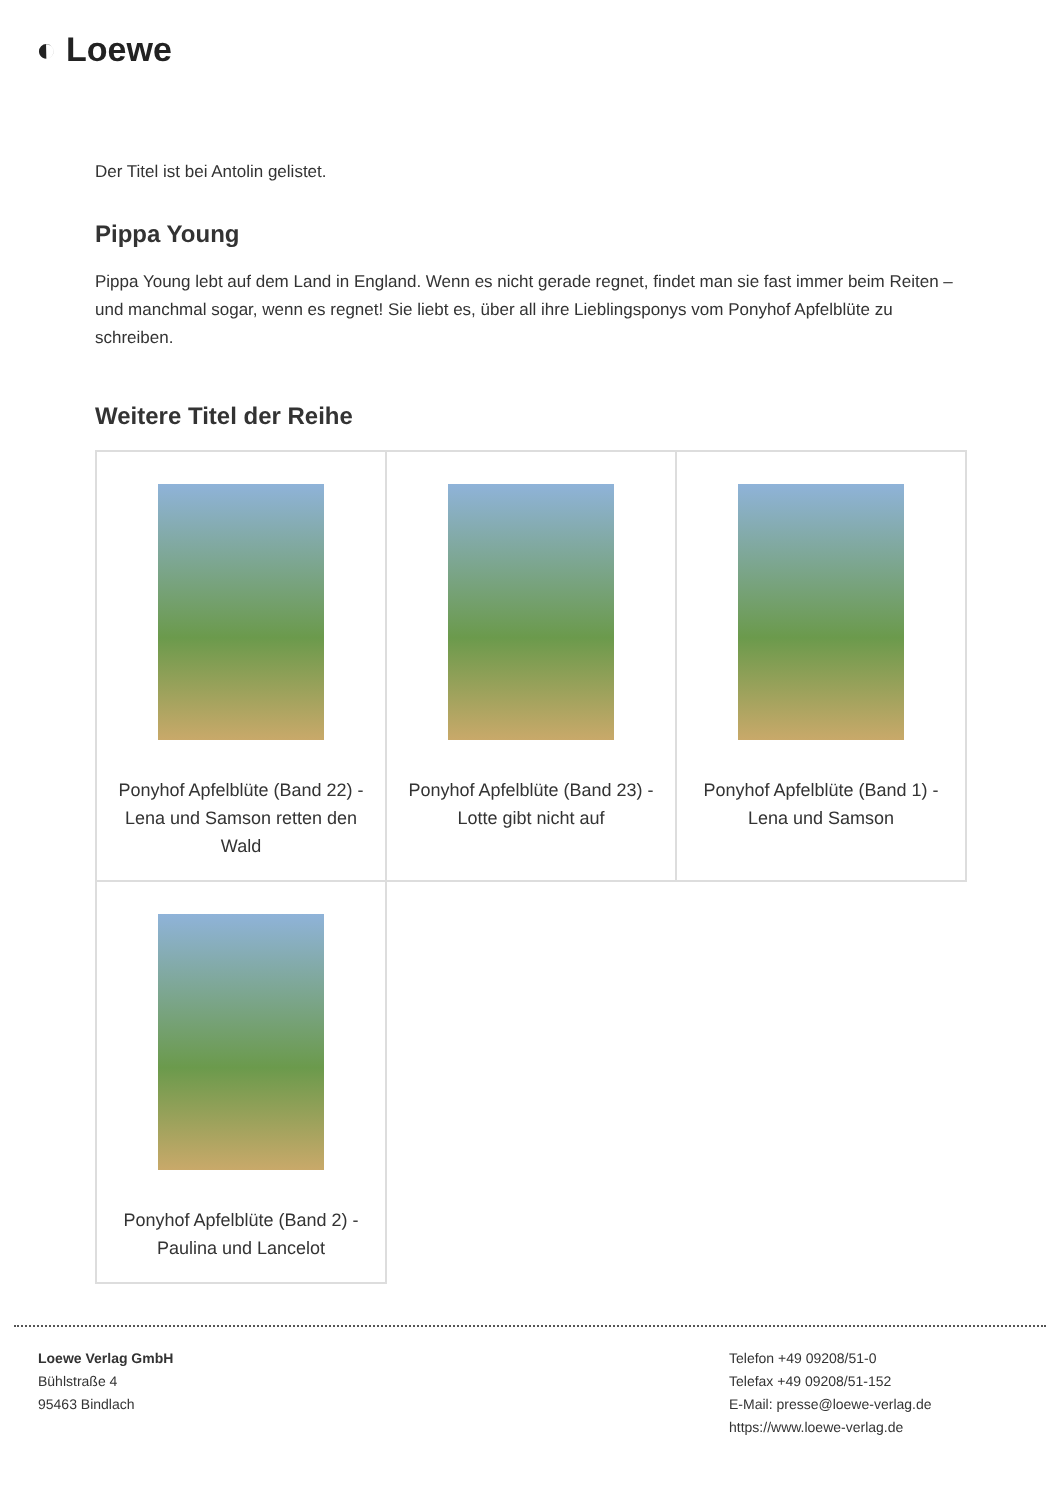◐ Loewe
Der Titel ist bei Antolin gelistet.
Pippa Young
Pippa Young lebt auf dem Land in England. Wenn es nicht gerade regnet, findet man sie fast immer beim Reiten – und manchmal sogar, wenn es regnet! Sie liebt es, über all ihre Lieblingsponys vom Ponyhof Apfelblüte zu schreiben.
Weitere Titel der Reihe
| Ponyhof Apfelblüte (Band 22) - Lena und Samson retten den Wald | Ponyhof Apfelblüte (Band 23) - Lotte gibt nicht auf | Ponyhof Apfelblüte (Band 1) - Lena und Samson |
| Ponyhof Apfelblüte (Band 2) - Paulina und Lancelot | | |
Loewe Verlag GmbH
Bühlstraße 4
95463 Bindlach
Telefon +49 09208/51-0
Telefax +49 09208/51-152
E-Mail: presse@loewe-verlag.de
https://www.loewe-verlag.de